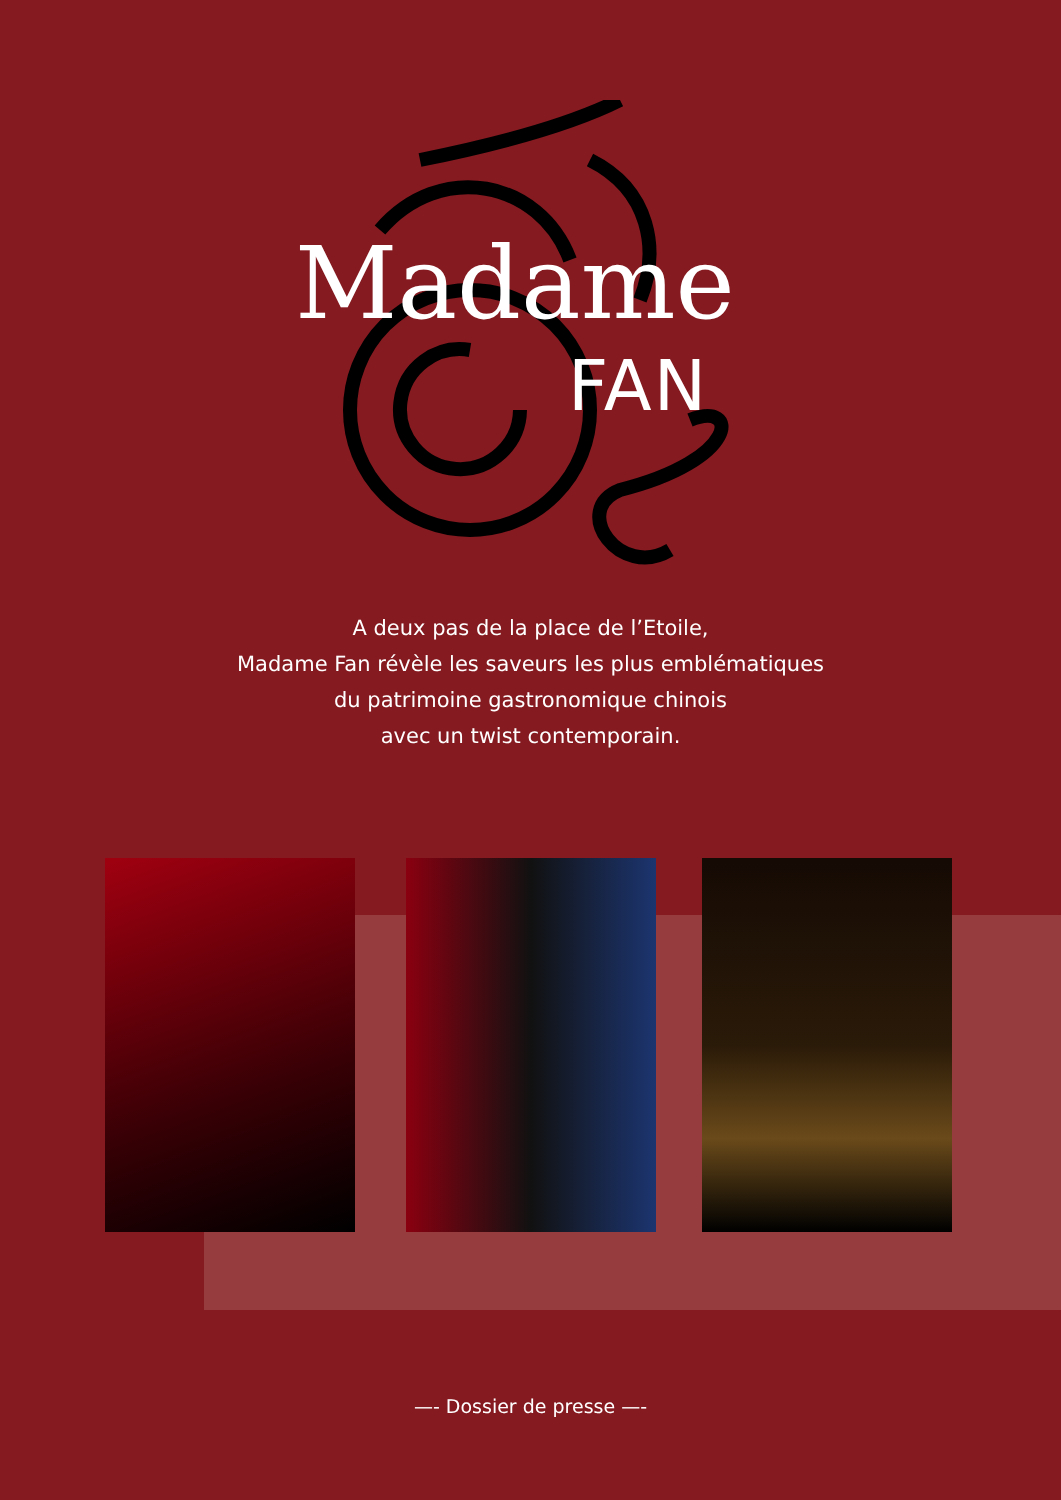Madame
FAN
A deux pas de la place de l’Etoile,
Madame Fan révèle les saveurs les plus emblématiques
du patrimoine gastronomique chinois
avec un twist contemporain.
—- Dossier de presse —-